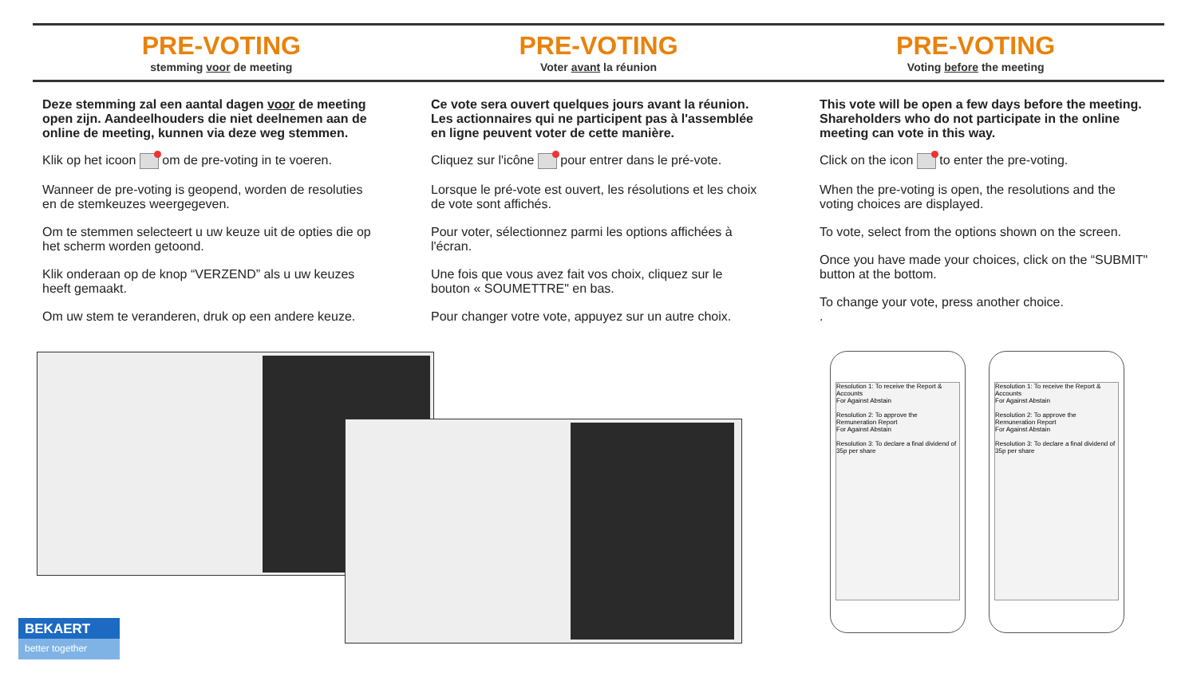PRE-VOTING
stemming voor de meeting
PRE-VOTING
Voter avant la réunion
PRE-VOTING
Voting before the meeting
Deze stemming zal een aantal dagen voor de meeting open zijn. Aandeelhouders die niet deelnemen aan de online de meeting, kunnen via deze weg stemmen.
Klik op het icoon om de pre-voting in te voeren.
Wanneer de pre-voting is geopend, worden de resoluties en de stemkeuzes weergegeven.
Om te stemmen selecteert u uw keuze uit de opties die op het scherm worden getoond.
Klik onderaan op de knop “VERZEND” als u uw keuzes heeft gemaakt.
Om uw stem te veranderen, druk op een andere keuze.
Ce vote sera ouvert quelques jours avant la réunion. Les actionnaires qui ne participent pas à l'assemblée en ligne peuvent voter de cette manière.
Cliquez sur l'icône pour entrer dans le pré-vote.
Lorsque le pré-vote est ouvert, les résolutions et les choix de vote sont affichés.
Pour voter, sélectionnez parmi les options affichées à l'écran.
Une fois que vous avez fait vos choix, cliquez sur le bouton « SOUMETTRE" en bas.
Pour changer votre vote, appuyez sur un autre choix.
This vote will be open a few days before the meeting. Shareholders who do not participate in the online meeting can vote in this way.
Click on the icon to enter the pre-voting.
When the pre-voting is open, the resolutions and the voting choices are displayed.
To vote, select from the options shown on the screen.
Once you have made your choices, click on the “SUBMIT" button at the bottom.
To change your vote, press another choice.
.
Resolution 1: To receive the Report & Accounts
For Against Abstain
Resolution 2: To approve the Remuneration Report
For Against Abstain
Resolution 3: To declare a final dividend of 35p per share
Resolution 1: To receive the Report & Accounts
For Against Abstain
Resolution 2: To approve the Remuneration Report
For Against Abstain
Resolution 3: To declare a final dividend of 35p per share
BEKAERT
better together